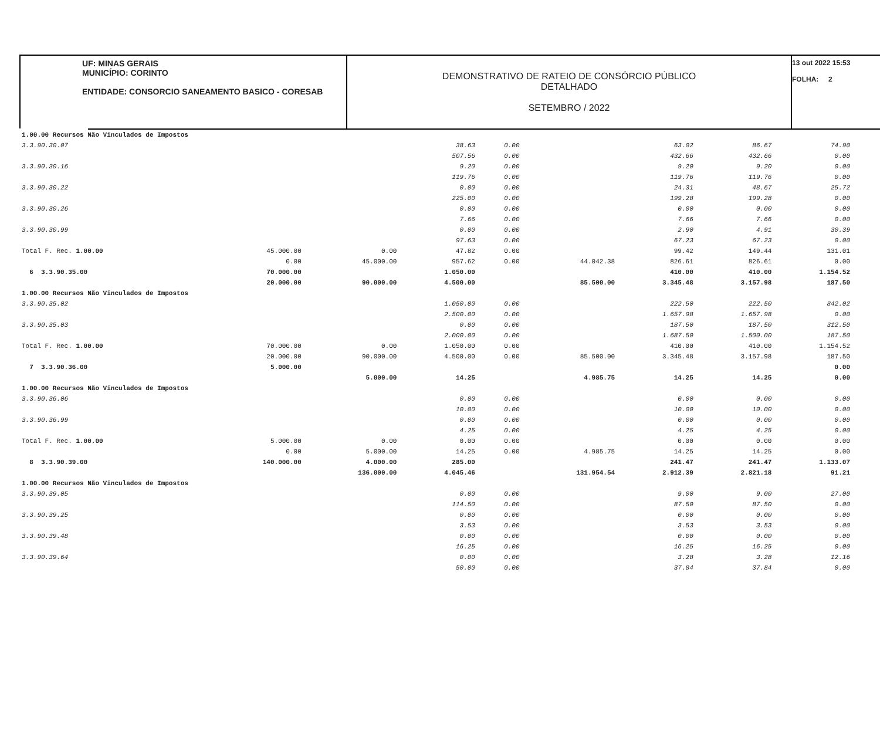UF: MINAS GERAIS
MUNICÍPIO: CORINTO
ENTIDADE: CONSORCIO SANEAMENTO BASICO - CORESAB
DEMONSTRATIVO DE RATEIO DE CONSÓRCIO PÚBLICO
DETALHADO
SETEMBRO / 2022
13 out 2022 15:53
FOLHA: 2
| 1.00.00 Recursos Não Vinculados de Impostos | | | | | | | | |
| 3.3.90.30.07 | | | 38.63 | 0.00 | | 63.02 | 86.67 | 74.90 |
| | | | 507.56 | 0.00 | | 432.66 | 432.66 | 0.00 |
| 3.3.90.30.16 | | | 9.20 | 0.00 | | 9.20 | 9.20 | 0.00 |
| | | | 119.76 | 0.00 | | 119.76 | 119.76 | 0.00 |
| 3.3.90.30.22 | | | 0.00 | 0.00 | | 24.31 | 48.67 | 25.72 |
| | | | 225.00 | 0.00 | | 199.28 | 199.28 | 0.00 |
| 3.3.90.30.26 | | | 0.00 | 0.00 | | 0.00 | 0.00 | 0.00 |
| | | | 7.66 | 0.00 | | 7.66 | 7.66 | 0.00 |
| 3.3.90.30.99 | | | 0.00 | 0.00 | | 2.90 | 4.91 | 30.39 |
| | | | 97.63 | 0.00 | | 67.23 | 67.23 | 0.00 |
| Total F. Rec. 1.00.00 | 45.000.00 | 0.00 | 47.82 | 0.00 | | 99.42 | 149.44 | 131.01 |
| | 0.00 | 45.000.00 | 957.62 | 0.00 | 44.042.38 | 826.61 | 826.61 | 0.00 |
| 6 3.3.90.35.00 | 70.000.00 | | 1.050.00 | | | 410.00 | 410.00 | 1.154.52 |
| | 20.000.00 | 90.000.00 | 4.500.00 | | 85.500.00 | 3.345.48 | 3.157.98 | 187.50 |
| 1.00.00 Recursos Não Vinculados de Impostos | | | | | | | | |
| 3.3.90.35.02 | | | 1.050.00 | 0.00 | | 222.50 | 222.50 | 842.02 |
| | | | 2.500.00 | 0.00 | | 1.657.98 | 1.657.98 | 0.00 |
| 3.3.90.35.03 | | | 0.00 | 0.00 | | 187.50 | 187.50 | 312.50 |
| | | | 2.000.00 | 0.00 | | 1.687.50 | 1.500.00 | 187.50 |
| Total F. Rec. 1.00.00 | 70.000.00 | 0.00 | 1.050.00 | 0.00 | | 410.00 | 410.00 | 1.154.52 |
| | 20.000.00 | 90.000.00 | 4.500.00 | 0.00 | 85.500.00 | 3.345.48 | 3.157.98 | 187.50 |
| 7 3.3.90.36.00 | 5.000.00 | | | | | | | 0.00 |
| | | 5.000.00 | 14.25 | | 4.985.75 | 14.25 | 14.25 | 0.00 |
| 1.00.00 Recursos Não Vinculados de Impostos | | | | | | | | |
| 3.3.90.36.06 | | | 0.00 | 0.00 | | 0.00 | 0.00 | 0.00 |
| | | | 10.00 | 0.00 | | 10.00 | 10.00 | 0.00 |
| 3.3.90.36.99 | | | 0.00 | 0.00 | | 0.00 | 0.00 | 0.00 |
| | | | 4.25 | 0.00 | | 4.25 | 4.25 | 0.00 |
| Total F. Rec. 1.00.00 | 5.000.00 | 0.00 | 0.00 | 0.00 | | 0.00 | 0.00 | 0.00 |
| | 0.00 | 5.000.00 | 14.25 | 0.00 | 4.985.75 | 14.25 | 14.25 | 0.00 |
| 8 3.3.90.39.00 | 140.000.00 | 4.000.00 | 285.00 | | | 241.47 | 241.47 | 1.133.07 |
| | | 136.000.00 | 4.045.46 | | 131.954.54 | 2.912.39 | 2.821.18 | 91.21 |
| 1.00.00 Recursos Não Vinculados de Impostos | | | | | | | | |
| 3.3.90.39.05 | | | 0.00 | 0.00 | | 9.00 | 9.00 | 27.00 |
| | | | 114.50 | 0.00 | | 87.50 | 87.50 | 0.00 |
| 3.3.90.39.25 | | | 0.00 | 0.00 | | 0.00 | 0.00 | 0.00 |
| | | | 3.53 | 0.00 | | 3.53 | 3.53 | 0.00 |
| 3.3.90.39.48 | | | 0.00 | 0.00 | | 0.00 | 0.00 | 0.00 |
| | | | 16.25 | 0.00 | | 16.25 | 16.25 | 0.00 |
| 3.3.90.39.64 | | | 0.00 | 0.00 | | 3.28 | 3.28 | 12.16 |
| | | | 50.00 | 0.00 | | 37.84 | 37.84 | 0.00 |